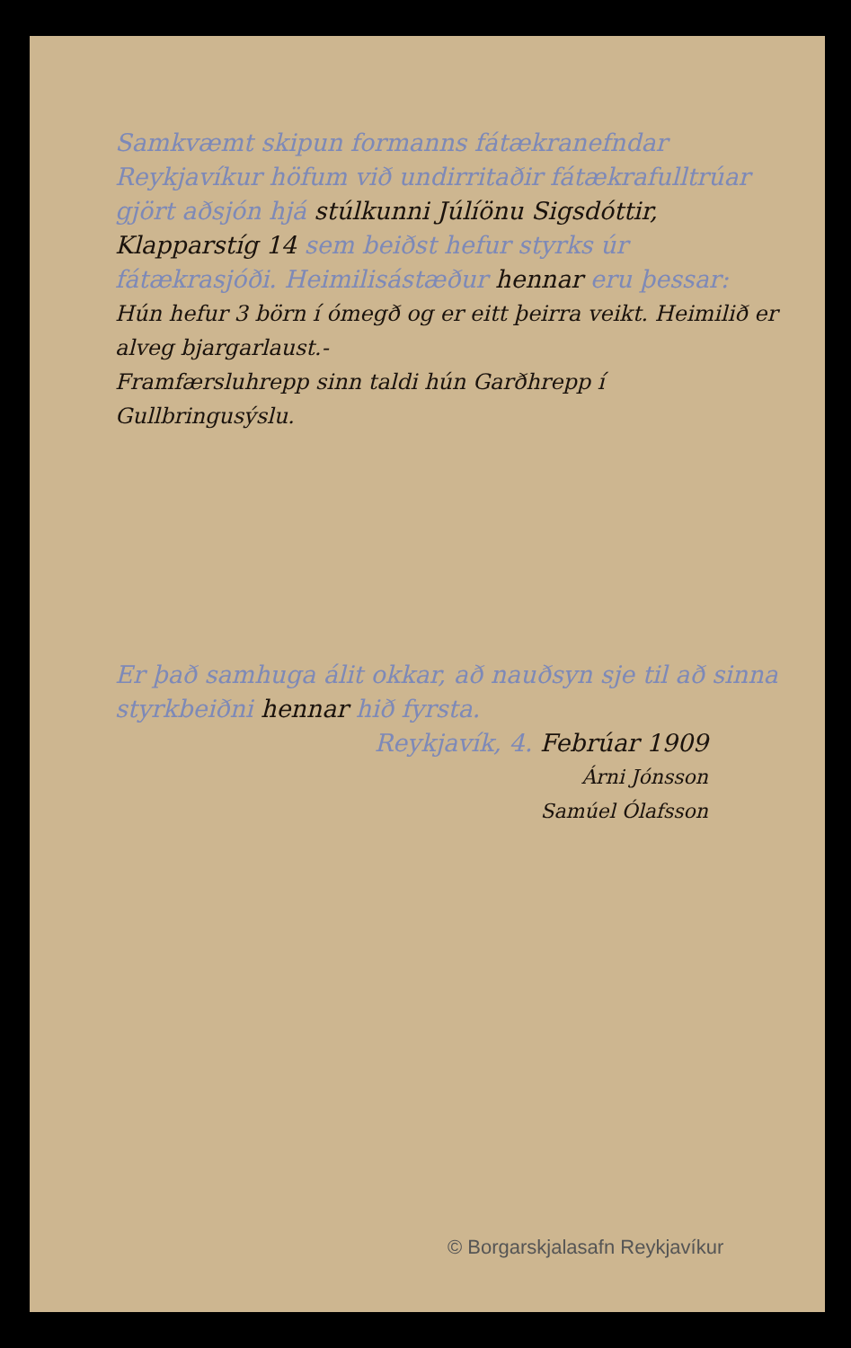Samkvæmt skipun formanns fátækra­nefndar Reykjavíkur höfum við undir­ritaðir fátækrafulltrúar gjört aðsjón hjá stúlkunni Júlíönu Sigsdóttir, Klapparstíg 14 sem beiðst hefur styrks úr fátækrasjóði. Heimilisástæður hennar eru þessar:
Hún hefur 3 börn í ómegð og er eitt þeirra veikt. Heimilið er alveg bjargarlaust.-
Framfærsluhrepp sinn taldi hún Garðhrepp í Gullbringusýslu.
Er það samhuga álit okkar, að nauðsyn sje til að sinna styrkbeiðni hennar hið fyrsta.
Reykjavík, 4. Febrúar 1909
Árni Jónsson
Samúel Ólafsson
© Borgarskjalasafn Reykjavíkur